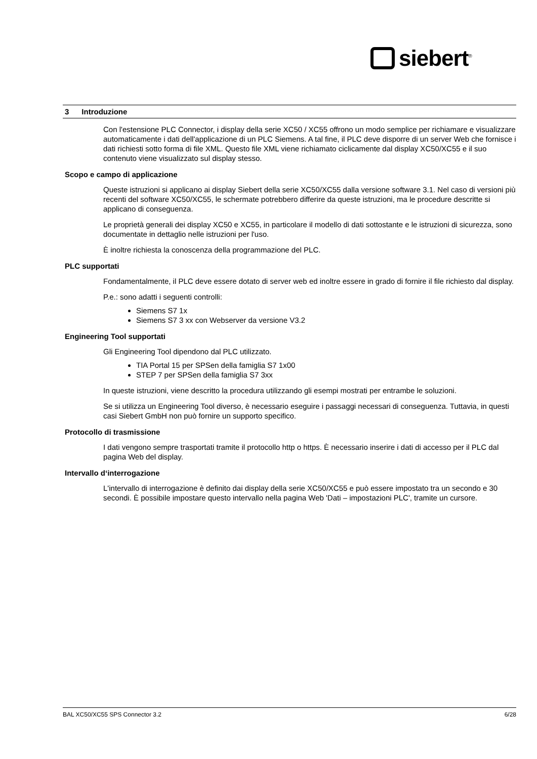siebert<sup>®</sup>
3 Introduzione
Con l'estensione PLC Connector, i display della serie XC50 / XC55 offrono un modo semplice per richiamare e visualizzare automaticamente i dati dell'applicazione di un PLC Siemens. A tal fine, il PLC deve disporre di un server Web che fornisce i dati richiesti sotto forma di file XML. Questo file XML viene richiamato ciclicamente dal display XC50/XC55 e il suo contenuto viene visualizzato sul display stesso.
Scopo e campo di applicazione
Queste istruzioni si applicano ai display Siebert della serie XC50/XC55 dalla versione software 3.1. Nel caso di versioni più recenti del software XC50/XC55, le schermate potrebbero differire da queste istruzioni, ma le procedure descritte si applicano di conseguenza.
Le proprietà generali dei display XC50 e XC55, in particolare il modello di dati sottostante e le istruzioni di sicurezza, sono documentate in dettaglio nelle istruzioni per l'uso.
È inoltre richiesta la conoscenza della programmazione del PLC.
PLC supportati
Fondamentalmente, il PLC deve essere dotato di server web ed inoltre essere in grado di fornire il file richiesto dal display.
P.e.: sono adatti i seguenti controlli:
Siemens S7 1x
Siemens S7 3 xx con Webserver da versione V3.2
Engineering Tool supportati
Gli Engineering Tool dipendono dal PLC utilizzato.
TIA Portal 15 per SPSen della famiglia S7 1x00
STEP 7 per SPSen della famiglia S7 3xx
In queste istruzioni, viene descritto la procedura utilizzando gli esempi mostrati per entrambe le soluzioni.
Se si utilizza un Engineering Tool diverso, è necessario eseguire i passaggi necessari di conseguenza. Tuttavia, in questi casi Siebert GmbH non può fornire un supporto specifico.
Protocollo di trasmissione
I dati vengono sempre trasportati tramite il protocollo http o https. È necessario inserire i dati di accesso per il PLC dal pagina Web del display.
Intervallo d‘interrogazione
L'intervallo di interrogazione è definito dai display della serie XC50/XC55 e può essere impostato tra un secondo e 30 secondi. È possibile impostare questo intervallo nella pagina Web 'Dati – impostazioni PLC', tramite un cursore.
BAL XC50/XC55 SPS Connector 3.2 6/28